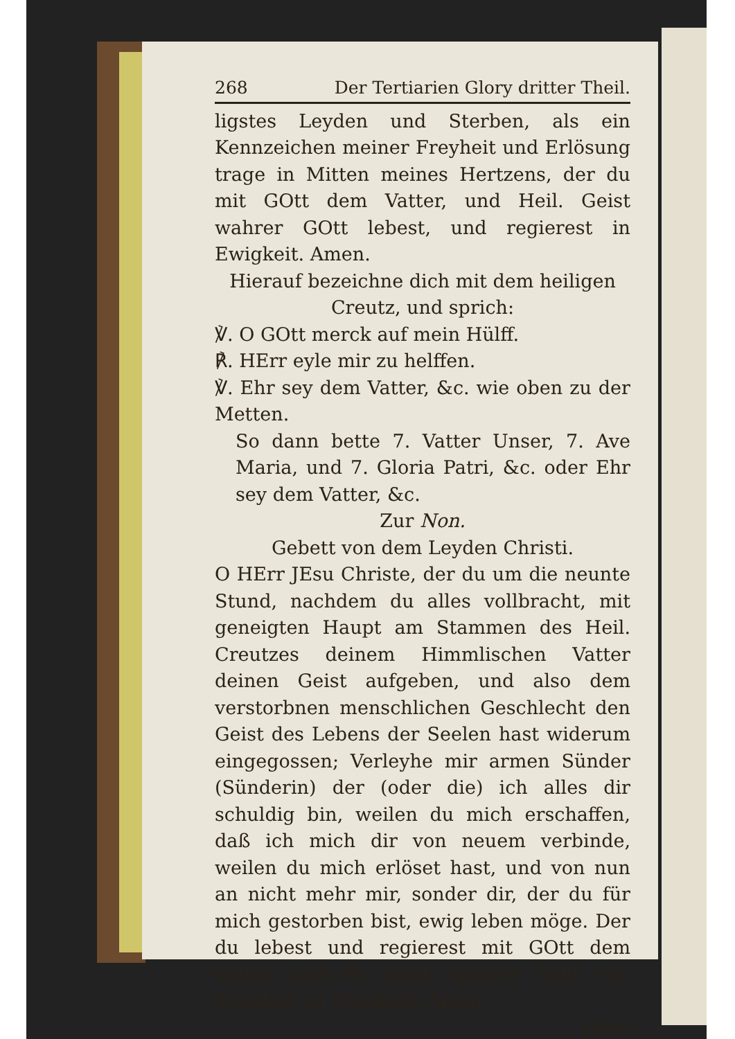268 Der Tertiarien Glory dritter Theil.
ligstes Leyden und Sterben, als ein Kennzeichen meiner Freyheit und Erlösung trage in Mitten meines Hertzens, der du mit GOtt dem Vatter, und Heil. Geist wahrer GOtt lebest, und regierest in Ewigkeit. Amen.
Hierauf bezeichne dich mit dem heiligen Creutz, und sprich:
℣. O GOtt merck auf mein Hülff.
℟. HErr eyle mir zu helffen.
℣. Ehr sey dem Vatter, &c. wie oben zu der Metten.
So dann bette 7. Vatter Unser, 7. Ave Maria, und 7. Gloria Patri, &c. oder Ehr sey dem Vatter, &c.
Zur Non.
Gebett von dem Leyden Christi.
O HErr JEsu Christe, der du um die neunte Stund, nachdem du alles vollbracht, mit geneigten Haupt am Stammen des Heil. Creutzes deinem Himmlischen Vatter deinen Geist aufgeben, und also dem verstorbnen menschlichen Geschlecht den Geist des Lebens der Seelen hast widerum eingegossen; Verleyhe mir armen Sünder (Sünderin) der (oder die) ich alles dir schuldig bin, weilen du mich erschaffen, daß ich mich dir von neuem verbinde, weilen du mich erlöset hast, und von nun an nicht mehr mir, sonder dir, der du für mich gestorben bist, ewig leben möge. Der du lebest und regierest mit GOtt dem Vatter, und H. Geist, wahrer GOtt von Ewigkeit zu Ewigkeit, Amen.
Hier-